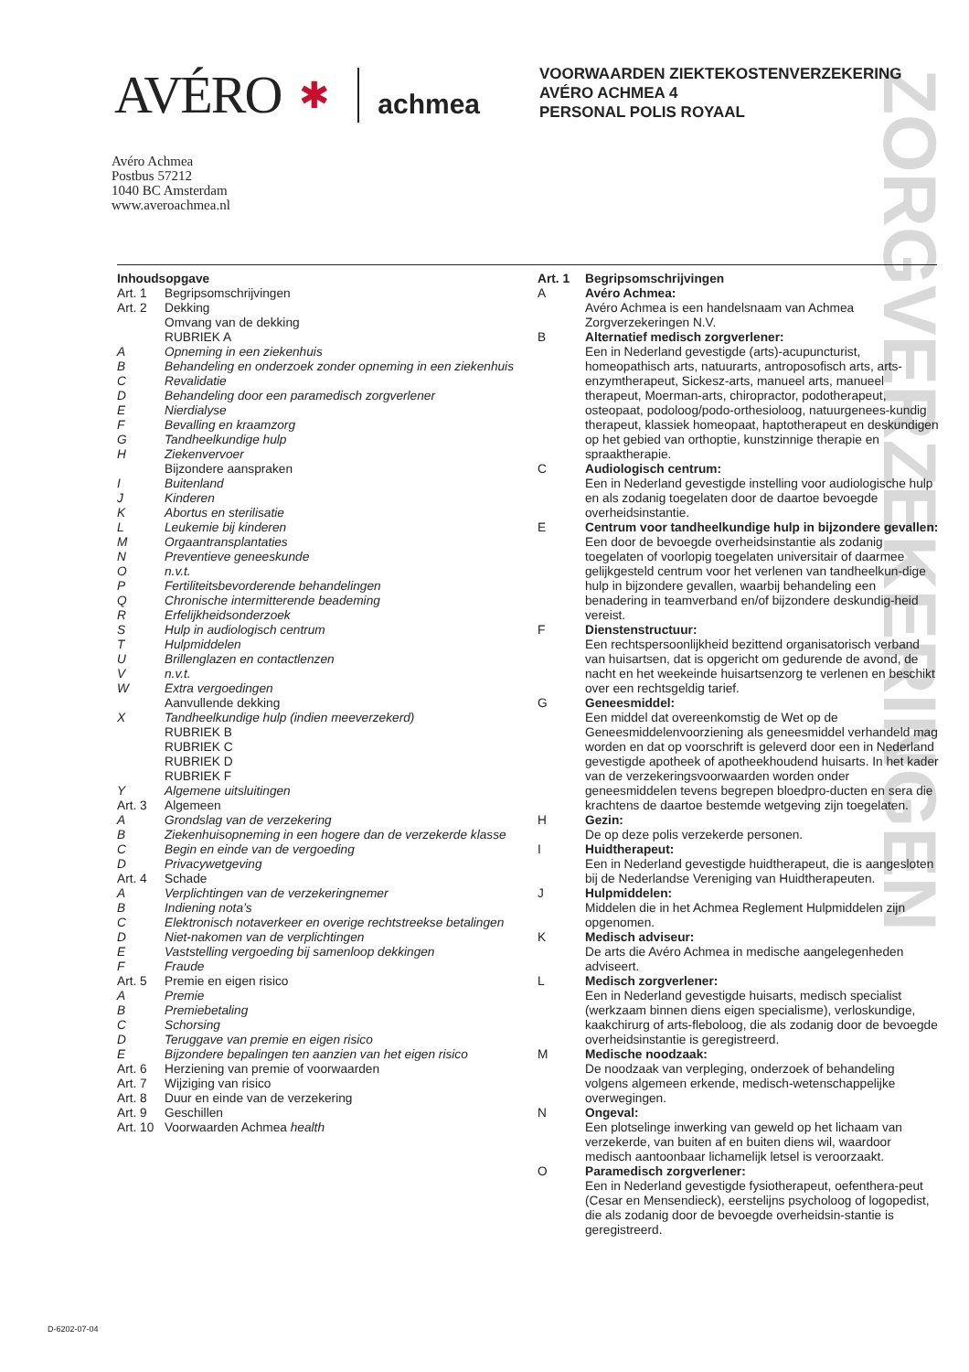ZORGVERZEKERINGEN
AVÉRO ✱ achmea
VOORWAARDEN ZIEKTEKOSTENVERZEKERING
AVÉRO ACHMEA 4
PERSONAL POLIS ROYAAL
Avéro Achmea
Postbus 57212
1040 BC Amsterdam
www.averoachmea.nl
Inhoudsopgave
Art. 1 Begripsomschrijvingen
Art. 2 Dekking
Omvang van de dekking
RUBRIEK A
A Opneming in een ziekenhuis
B Behandeling en onderzoek zonder opneming in een ziekenhuis
C Revalidatie
D Behandeling door een paramedisch zorgverlener
E Nierdialyse
F Bevalling en kraamzorg
G Tandheelkundige hulp
H Ziekenvervoer
Bijzondere aanspraken
I Buitenland
J Kinderen
K Abortus en sterilisatie
L Leukemie bij kinderen
M Orgaantransplantaties
N Preventieve geneeskunde
On.v.t.
P Fertiliteitsbevorderende behandelingen
Q Chronische intermitterende beademing
R Erfelijkheidsonderzoek
S Hulp in audiologisch centrum
T Hulpmiddelen
U Brillenglazen en contactlenzen
Vn.v.t.
W Extra vergoedingen
Aanvullende dekking
X Tandheelkundige hulp (indien meeverzekerd)
RUBRIEK B
RUBRIEK C
RUBRIEK D
RUBRIEK F
Y Algemene uitsluitingen
Art. 3 Algemeen
A Grondslag van de verzekering
B Ziekenhuisopneming in een hogere dan de verzekerde klasse
C Begin en einde van de vergoeding
D Privacywetgeving
Art. 4 Schade
A Verplichtingen van de verzekeringnemer
B Indiening nota’s
C Elektronisch notaverkeer en overige rechtstreekse betalingen
D Niet-nakomen van de verplichtingen
E Vaststelling vergoeding bij samenloop dekkingen
F Fraude
Art. 5 Premie en eigen risico
A Premie
B Premiebetaling
C Schorsing
D Teruggave van premie en eigen risico
E Bijzondere bepalingen ten aanzien van het eigen risico
Art. 6 Herziening van premie of voorwaarden
Art. 7 Wijziging van risico
Art. 8 Duur en einde van de verzekering
Art. 9 Geschillen
Art. 10 Voorwaarden Achmea health
Art. 1 Begripsomschrijvingen
A Avéro Achmea:
Avéro Achmea is een handelsnaam van Achmea Zorgverzekeringen N.V.
B Alternatief medisch zorgverlener:
Een in Nederland gevestigde (arts)-acupuncturist, homeopathisch arts, natuurarts, antroposofisch arts, arts-enzymtherapeut, Sickesz-arts, manueel arts, manueel therapeut, Moerman-arts, chiropractor, podotherapeut, osteopaat, podoloog/podo-orthesioloog, natuurgenees-kundig therapeut, klassiek homeopaat, haptotherapeut en deskundigen op het gebied van orthoptie, kunstzinnige therapie en spraaktherapie.
C Audiologisch centrum:
Een in Nederland gevestigde instelling voor audiologische hulp en als zodanig toegelaten door de daartoe bevoegde overheidsinstantie.
E Centrum voor tandheelkundige hulp in bijzondere gevallen:
Een door de bevoegde overheidsinstantie als zodanig toegelaten of voorlopig toegelaten universitair of daarmee gelijkgesteld centrum voor het verlenen van tandheelkun-dige hulp in bijzondere gevallen, waarbij behandeling een benadering in teamverband en/of bijzondere deskundig-heid vereist.
F Dienstenstructuur:
Een rechtspersoonlijkheid bezittend organisatorisch verband van huisartsen, dat is opgericht om gedurende de avond, de nacht en het weekeinde huisartsenzorg te verlenen en beschikt over een rechtsgeldig tarief.
G Geneesmiddel:
Een middel dat overeenkomstig de Wet op de Geneesmiddelenvoorziening als geneesmiddel verhandeld mag worden en dat op voorschrift is geleverd door een in Nederland gevestigde apotheek of apotheekhoudend huisarts. In het kader van de verzekeringsvoorwaarden worden onder geneesmiddelen tevens begrepen bloedpro-ducten en sera die krachtens de daartoe bestemde wetgeving zijn toegelaten.
H Gezin:
De op deze polis verzekerde personen.
I Huidtherapeut:
Een in Nederland gevestigde huidtherapeut, die is aangesloten bij de Nederlandse Vereniging van Huidtherapeuten.
J Hulpmiddelen:
Middelen die in het Achmea Reglement Hulpmiddelen zijn opgenomen.
K Medisch adviseur:
De arts die Avéro Achmea in medische aangelegenheden adviseert.
L Medisch zorgverlener:
Een in Nederland gevestigde huisarts, medisch specialist (werkzaam binnen diens eigen specialisme), verloskundige, kaakchirurg of arts-fleboloog, die als zodanig door de bevoegde overheidsinstantie is geregistreerd.
M Medische noodzaak:
De noodzaak van verpleging, onderzoek of behandeling volgens algemeen erkende, medisch-wetenschappelijke overwegingen.
N Ongeval:
Een plotselinge inwerking van geweld op het lichaam van verzekerde, van buiten af en buiten diens wil, waardoor medisch aantoonbaar lichamelijk letsel is veroorzaakt.
O Paramedisch zorgverlener:
Een in Nederland gevestigde fysiotherapeut, oefenthera-peut (Cesar en Mensendieck), eerstelijns psycholoog of logopedist, die als zodanig door de bevoegde overheidsin-stantie is geregistreerd.
D-6202-07-04